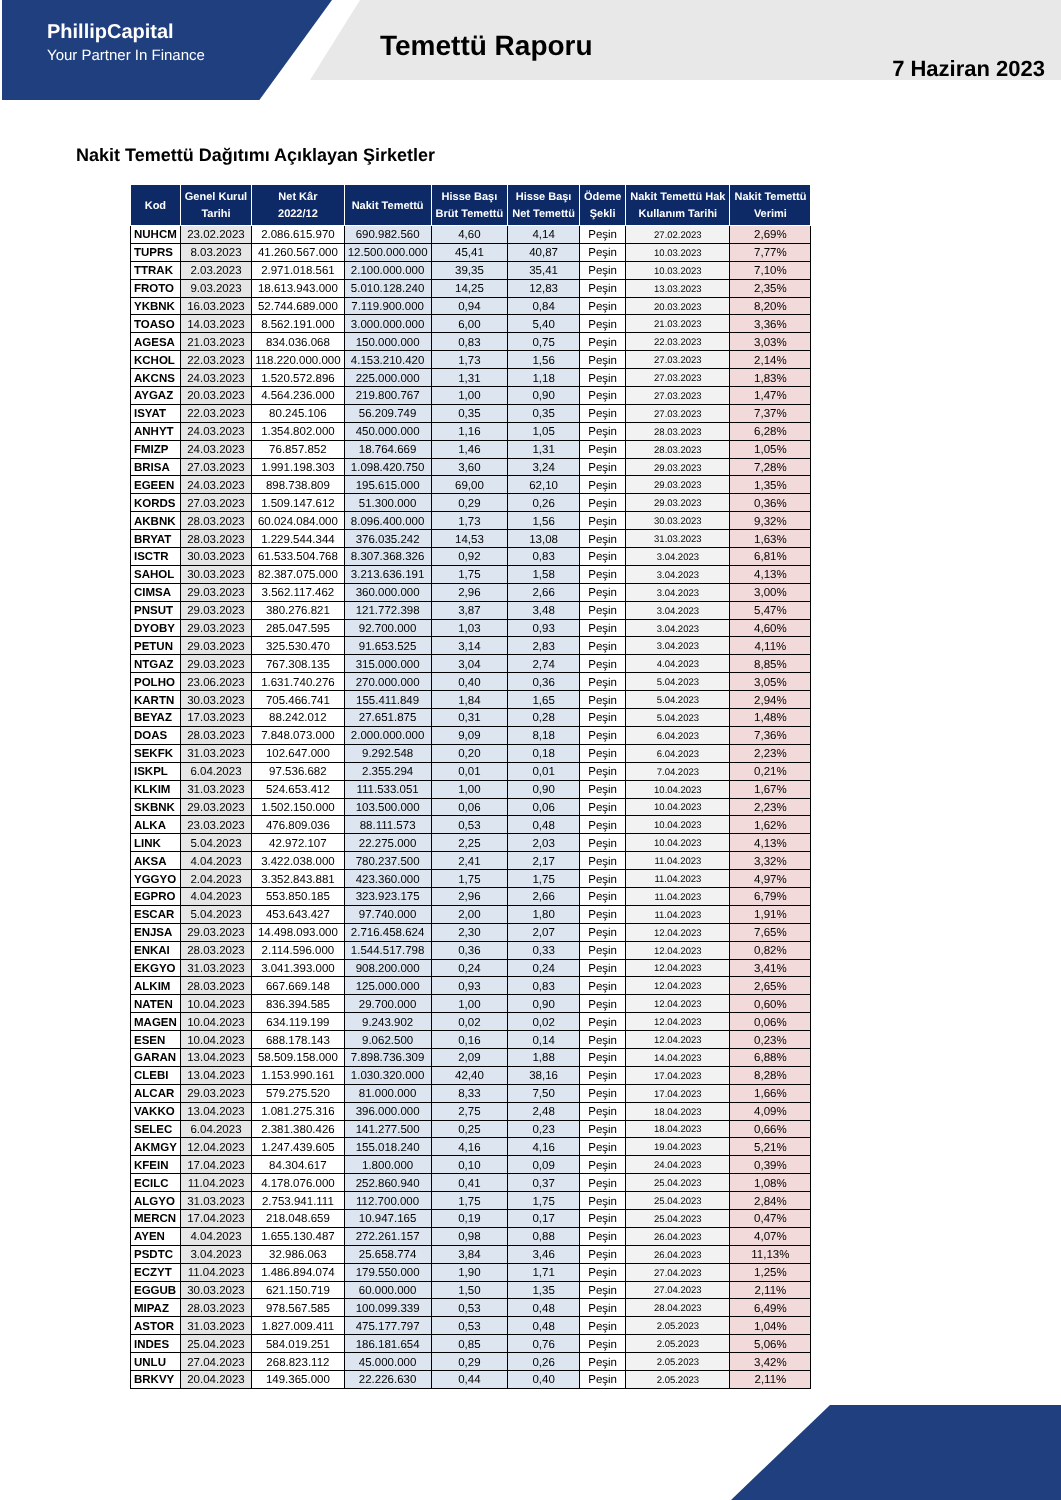PhillipCapital
Your Partner In Finance
Temettü Raporu
7 Haziran 2023
Nakit Temettü Dağıtımı Açıklayan Şirketler
| Kod | Genel Kurul Tarihi | Net Kâr 2022/12 | Nakit Temettü | Hisse Başı Brüt Temettü | Hisse Başı Net Temettü | Ödeme Şekli | Nakit Temettü Hak Kullanım Tarihi | Nakit Temettü Verimi |
| --- | --- | --- | --- | --- | --- | --- | --- | --- |
| NUHCM | 23.02.2023 | 2.086.615.970 | 690.982.560 | 4,60 | 4,14 | Peşin | 27.02.2023 | 2,69% |
| TUPRS | 8.03.2023 | 41.260.567.000 | 12.500.000.000 | 45,41 | 40,87 | Peşin | 10.03.2023 | 7,77% |
| TTRAK | 2.03.2023 | 2.971.018.561 | 2.100.000.000 | 39,35 | 35,41 | Peşin | 10.03.2023 | 7,10% |
| FROTO | 9.03.2023 | 18.613.943.000 | 5.010.128.240 | 14,25 | 12,83 | Peşin | 13.03.2023 | 2,35% |
| YKBNK | 16.03.2023 | 52.744.689.000 | 7.119.900.000 | 0,94 | 0,84 | Peşin | 20.03.2023 | 8,20% |
| TOASO | 14.03.2023 | 8.562.191.000 | 3.000.000.000 | 6,00 | 5,40 | Peşin | 21.03.2023 | 3,36% |
| AGESA | 21.03.2023 | 834.036.068 | 150.000.000 | 0,83 | 0,75 | Peşin | 22.03.2023 | 3,03% |
| KCHOL | 22.03.2023 | 118.220.000.000 | 4.153.210.420 | 1,73 | 1,56 | Peşin | 27.03.2023 | 2,14% |
| AKCNS | 24.03.2023 | 1.520.572.896 | 225.000.000 | 1,31 | 1,18 | Peşin | 27.03.2023 | 1,83% |
| AYGAZ | 20.03.2023 | 4.564.236.000 | 219.800.767 | 1,00 | 0,90 | Peşin | 27.03.2023 | 1,47% |
| ISYAT | 22.03.2023 | 80.245.106 | 56.209.749 | 0,35 | 0,35 | Peşin | 27.03.2023 | 7,37% |
| ANHYT | 24.03.2023 | 1.354.802.000 | 450.000.000 | 1,16 | 1,05 | Peşin | 28.03.2023 | 6,28% |
| FMIZP | 24.03.2023 | 76.857.852 | 18.764.669 | 1,46 | 1,31 | Peşin | 28.03.2023 | 1,05% |
| BRISA | 27.03.2023 | 1.991.198.303 | 1.098.420.750 | 3,60 | 3,24 | Peşin | 29.03.2023 | 7,28% |
| EGEEN | 24.03.2023 | 898.738.809 | 195.615.000 | 69,00 | 62,10 | Peşin | 29.03.2023 | 1,35% |
| KORDS | 27.03.2023 | 1.509.147.612 | 51.300.000 | 0,29 | 0,26 | Peşin | 29.03.2023 | 0,36% |
| AKBNK | 28.03.2023 | 60.024.084.000 | 8.096.400.000 | 1,73 | 1,56 | Peşin | 30.03.2023 | 9,32% |
| BRYAT | 28.03.2023 | 1.229.544.344 | 376.035.242 | 14,53 | 13,08 | Peşin | 31.03.2023 | 1,63% |
| ISCTR | 30.03.2023 | 61.533.504.768 | 8.307.368.326 | 0,92 | 0,83 | Peşin | 3.04.2023 | 6,81% |
| SAHOL | 30.03.2023 | 82.387.075.000 | 3.213.636.191 | 1,75 | 1,58 | Peşin | 3.04.2023 | 4,13% |
| CIMSA | 29.03.2023 | 3.562.117.462 | 360.000.000 | 2,96 | 2,66 | Peşin | 3.04.2023 | 3,00% |
| PNSUT | 29.03.2023 | 380.276.821 | 121.772.398 | 3,87 | 3,48 | Peşin | 3.04.2023 | 5,47% |
| DYOBY | 29.03.2023 | 285.047.595 | 92.700.000 | 1,03 | 0,93 | Peşin | 3.04.2023 | 4,60% |
| PETUN | 29.03.2023 | 325.530.470 | 91.653.525 | 3,14 | 2,83 | Peşin | 3.04.2023 | 4,11% |
| NTGAZ | 29.03.2023 | 767.308.135 | 315.000.000 | 3,04 | 2,74 | Peşin | 4.04.2023 | 8,85% |
| POLHO | 23.06.2023 | 1.631.740.276 | 270.000.000 | 0,40 | 0,36 | Peşin | 5.04.2023 | 3,05% |
| KARTN | 30.03.2023 | 705.466.741 | 155.411.849 | 1,84 | 1,65 | Peşin | 5.04.2023 | 2,94% |
| BEYAZ | 17.03.2023 | 88.242.012 | 27.651.875 | 0,31 | 0,28 | Peşin | 5.04.2023 | 1,48% |
| DOAS | 28.03.2023 | 7.848.073.000 | 2.000.000.000 | 9,09 | 8,18 | Peşin | 6.04.2023 | 7,36% |
| SEKFK | 31.03.2023 | 102.647.000 | 9.292.548 | 0,20 | 0,18 | Peşin | 6.04.2023 | 2,23% |
| ISKPL | 6.04.2023 | 97.536.682 | 2.355.294 | 0,01 | 0,01 | Peşin | 7.04.2023 | 0,21% |
| KLKIM | 31.03.2023 | 524.653.412 | 111.533.051 | 1,00 | 0,90 | Peşin | 10.04.2023 | 1,67% |
| SKBNK | 29.03.2023 | 1.502.150.000 | 103.500.000 | 0,06 | 0,06 | Peşin | 10.04.2023 | 2,23% |
| ALKA | 23.03.2023 | 476.809.036 | 88.111.573 | 0,53 | 0,48 | Peşin | 10.04.2023 | 1,62% |
| LINK | 5.04.2023 | 42.972.107 | 22.275.000 | 2,25 | 2,03 | Peşin | 10.04.2023 | 4,13% |
| AKSA | 4.04.2023 | 3.422.038.000 | 780.237.500 | 2,41 | 2,17 | Peşin | 11.04.2023 | 3,32% |
| YGGYO | 2.04.2023 | 3.352.843.881 | 423.360.000 | 1,75 | 1,75 | Peşin | 11.04.2023 | 4,97% |
| EGPRO | 4.04.2023 | 553.850.185 | 323.923.175 | 2,96 | 2,66 | Peşin | 11.04.2023 | 6,79% |
| ESCAR | 5.04.2023 | 453.643.427 | 97.740.000 | 2,00 | 1,80 | Peşin | 11.04.2023 | 1,91% |
| ENJSA | 29.03.2023 | 14.498.093.000 | 2.716.458.624 | 2,30 | 2,07 | Peşin | 12.04.2023 | 7,65% |
| ENKAI | 28.03.2023 | 2.114.596.000 | 1.544.517.798 | 0,36 | 0,33 | Peşin | 12.04.2023 | 0,82% |
| EKGYO | 31.03.2023 | 3.041.393.000 | 908.200.000 | 0,24 | 0,24 | Peşin | 12.04.2023 | 3,41% |
| ALKIM | 28.03.2023 | 667.669.148 | 125.000.000 | 0,93 | 0,83 | Peşin | 12.04.2023 | 2,65% |
| NATEN | 10.04.2023 | 836.394.585 | 29.700.000 | 1,00 | 0,90 | Peşin | 12.04.2023 | 0,60% |
| MAGEN | 10.04.2023 | 634.119.199 | 9.243.902 | 0,02 | 0,02 | Peşin | 12.04.2023 | 0,06% |
| ESEN | 10.04.2023 | 688.178.143 | 9.062.500 | 0,16 | 0,14 | Peşin | 12.04.2023 | 0,23% |
| GARAN | 13.04.2023 | 58.509.158.000 | 7.898.736.309 | 2,09 | 1,88 | Peşin | 14.04.2023 | 6,88% |
| CLEBI | 13.04.2023 | 1.153.990.161 | 1.030.320.000 | 42,40 | 38,16 | Peşin | 17.04.2023 | 8,28% |
| ALCAR | 29.03.2023 | 579.275.520 | 81.000.000 | 8,33 | 7,50 | Peşin | 17.04.2023 | 1,66% |
| VAKKO | 13.04.2023 | 1.081.275.316 | 396.000.000 | 2,75 | 2,48 | Peşin | 18.04.2023 | 4,09% |
| SELEC | 6.04.2023 | 2.381.380.426 | 141.277.500 | 0,25 | 0,23 | Peşin | 18.04.2023 | 0,66% |
| AKMGY | 12.04.2023 | 1.247.439.605 | 155.018.240 | 4,16 | 4,16 | Peşin | 19.04.2023 | 5,21% |
| KFEIN | 17.04.2023 | 84.304.617 | 1.800.000 | 0,10 | 0,09 | Peşin | 24.04.2023 | 0,39% |
| ECILC | 11.04.2023 | 4.178.076.000 | 252.860.940 | 0,41 | 0,37 | Peşin | 25.04.2023 | 1,08% |
| ALGYO | 31.03.2023 | 2.753.941.111 | 112.700.000 | 1,75 | 1,75 | Peşin | 25.04.2023 | 2,84% |
| MERCN | 17.04.2023 | 218.048.659 | 10.947.165 | 0,19 | 0,17 | Peşin | 25.04.2023 | 0,47% |
| AYEN | 4.04.2023 | 1.655.130.487 | 272.261.157 | 0,98 | 0,88 | Peşin | 26.04.2023 | 4,07% |
| PSDTC | 3.04.2023 | 32.986.063 | 25.658.774 | 3,84 | 3,46 | Peşin | 26.04.2023 | 11,13% |
| ECZYT | 11.04.2023 | 1.486.894.074 | 179.550.000 | 1,90 | 1,71 | Peşin | 27.04.2023 | 1,25% |
| EGGUB | 30.03.2023 | 621.150.719 | 60.000.000 | 1,50 | 1,35 | Peşin | 27.04.2023 | 2,11% |
| MIPAZ | 28.03.2023 | 978.567.585 | 100.099.339 | 0,53 | 0,48 | Peşin | 28.04.2023 | 6,49% |
| ASTOR | 31.03.2023 | 1.827.009.411 | 475.177.797 | 0,53 | 0,48 | Peşin | 2.05.2023 | 1,04% |
| INDES | 25.04.2023 | 584.019.251 | 186.181.654 | 0,85 | 0,76 | Peşin | 2.05.2023 | 5,06% |
| UNLU | 27.04.2023 | 268.823.112 | 45.000.000 | 0,29 | 0,26 | Peşin | 2.05.2023 | 3,42% |
| BRKVY | 20.04.2023 | 149.365.000 | 22.226.630 | 0,44 | 0,40 | Peşin | 2.05.2023 | 2,11% |